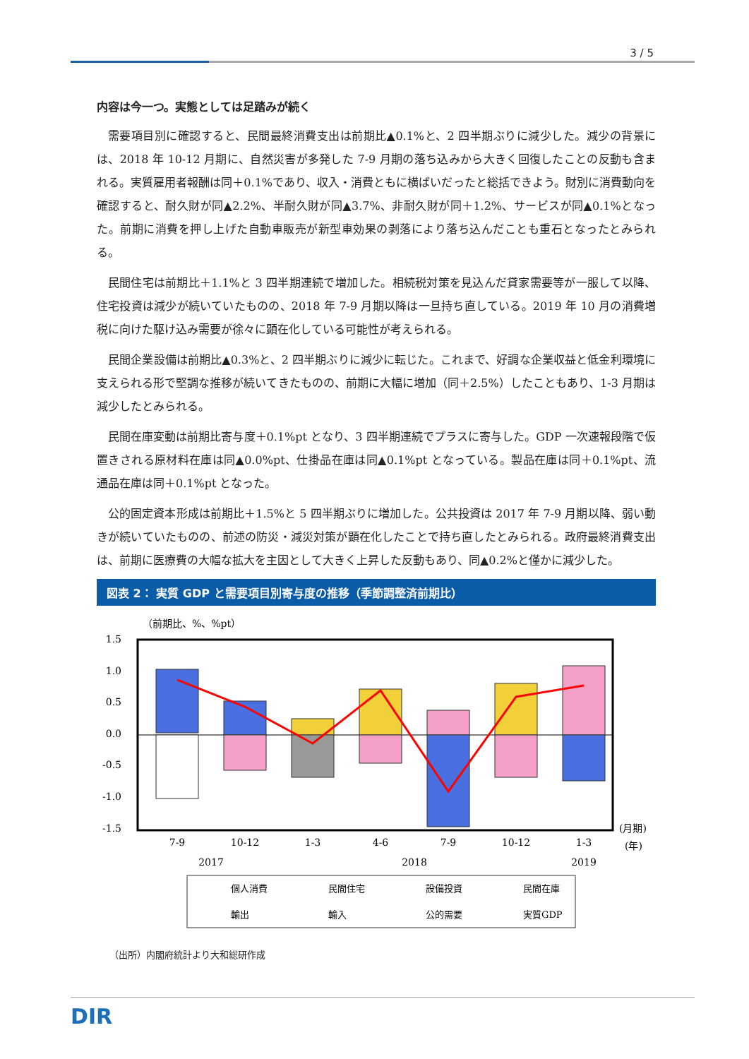3 / 5
内容は今一つ。実態としては足踏みが続く
需要項目別に確認すると、民間最終消費支出は前期比▲0.1%と、2 四半期ぶりに減少した。減少の背景には、2018 年 10-12 月期に、自然災害が多発した 7-9 月期の落ち込みから大きく回復したことの反動も含まれる。実質雇用者報酬は同＋0.1%であり、収入・消費ともに横ばいだったと総括できよう。財別に消費動向を確認すると、耐久財が同▲2.2%、半耐久財が同▲3.7%、非耐久財が同＋1.2%、サービスが同▲0.1%となった。前期に消費を押し上げた自動車販売が新型車効果の剥落により落ち込んだことも重石となったとみられる。
民間住宅は前期比＋1.1%と 3 四半期連続で増加した。相続税対策を見込んだ貸家需要等が一服して以降、住宅投資は減少が続いていたものの、2018 年 7-9 月期以降は一旦持ち直している。2019 年 10 月の消費増税に向けた駆け込み需要が徐々に顕在化している可能性が考えられる。
民間企業設備は前期比▲0.3%と、2 四半期ぶりに減少に転じた。これまで、好調な企業収益と低金利環境に支えられる形で堅調な推移が続いてきたものの、前期に大幅に増加（同＋2.5%）したこともあり、1-3 月期は減少したとみられる。
民間在庫変動は前期比寄与度＋0.1%pt となり、3 四半期連続でプラスに寄与した。GDP 一次速報段階で仮置きされる原材料在庫は同▲0.0%pt、仕掛品在庫は同▲0.1%pt となっている。製品在庫は同＋0.1%pt、流通品在庫は同＋0.1%pt となった。
公的固定資本形成は前期比＋1.5%と 5 四半期ぶりに増加した。公共投資は 2017 年 7-9 月期以降、弱い動きが続いていたものの、前述の防災・減災対策が顕在化したことで持ち直したとみられる。政府最終消費支出は、前期に医療費の大幅な拡大を主因として大きく上昇した反動もあり、同▲0.2%と僅かに減少した。
図表 2： 実質 GDP と需要項目別寄与度の推移（季節調整済前期比）
（前期比、%、%pt）
1.5
1.0
0.5
0.0
-0.5
-1.0
-1.5
7-9
10-12
1-3
4-6
7-9
10-12
1-3
2017
2018
2019
(月期)
(年)
個人消費
民間住宅
設備投資
民間在庫
輸出
輸入
公的需要
実質GDP
（出所）内閣府統計より大和総研作成
DIR